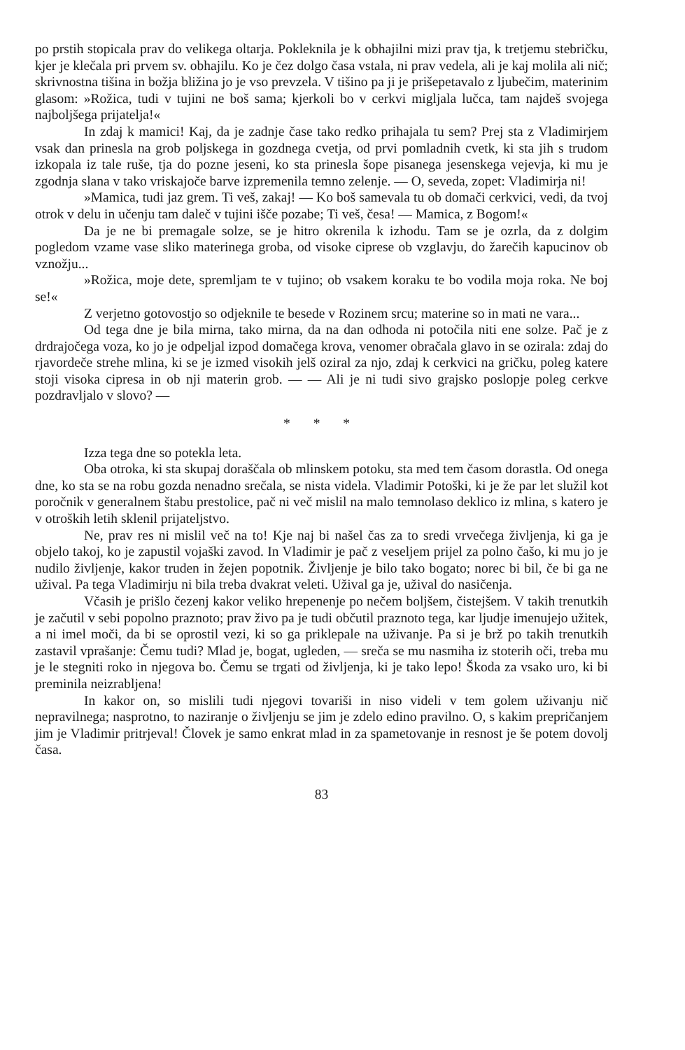po prstih stopicala prav do velikega oltarja. Pokleknila je k obhajilni mizi prav tja, k tretjemu stebričku, kjer je klečala pri prvem sv. obhajilu. Ko je čez dolgo časa vstala, ni prav vedela, ali je kaj molila ali nič; skrivnostna tišina in božja bližina jo je vso prevzela. V tišino pa ji je prišepetavalo z ljubečim, materinim glasom: »Rožica, tudi v tujini ne boš sama; kjerkoli bo v cerkvi migljala lučca, tam najdeš svojega najboljšega prijatelja!«
In zdaj k mamici! Kaj, da je zadnje čase tako redko prihajala tu sem? Prej sta z Vladimirjem vsak dan prinesla na grob poljskega in gozdnega cvetja, od prvi pomladnih cvetk, ki sta jih s trudom izkopala iz tale ruše, tja do pozne jeseni, ko sta prinesla šope pisanega jesenskega vejevja, ki mu je zgodnja slana v tako vriskajoče barve izpremenila temno zelenje. — O, seveda, zopet: Vladimirja ni!
»Mamica, tudi jaz grem. Ti veš, zakaj! — Ko boš samevala tu ob domači cerkvici, vedi, da tvoj otrok v delu in učenju tam daleč v tujini išče pozabe; Ti veš, česa! — Mamica, z Bogom!«
Da je ne bi premagale solze, se je hitro okrenila k izhodu. Tam se je ozrla, da z dolgim pogledom vzame vase sliko materinega groba, od visoke ciprese ob vzglavju, do žarečih kapucinov ob vznožju...
»Rožica, moje dete, spremljam te v tujino; ob vsakem koraku te bo vodila moja roka. Ne boj se!«
Z verjetno gotovostjo so odjeknile te besede v Rozinem srcu; materine so in mati ne vara...
Od tega dne je bila mirna, tako mirna, da na dan odhoda ni potočila niti ene solze. Pač je z drdrajočega voza, ko jo je odpeljal izpod domačega krova, venomer obračala glavo in se ozirala: zdaj do rjavordeče strehe mlina, ki se je izmed visokih jelš oziral za njo, zdaj k cerkvici na gričku, poleg katere stoji visoka cipresa in ob nji materin grob. — — Ali je ni tudi sivo grajsko poslopje poleg cerkve pozdravljalo v slovo? —
* * *
Izza tega dne so potekla leta.
Oba otroka, ki sta skupaj doraščala ob mlinskem potoku, sta med tem časom dorastla. Od onega dne, ko sta se na robu gozda nenadno srečala, se nista videla. Vladimir Potoški, ki je že par let služil kot poročnik v generalnem štabu prestolice, pač ni več mislil na malo temnolaso deklico iz mlina, s katero je v otroških letih sklenil prijateljstvo.
Ne, prav res ni mislil več na to! Kje naj bi našel čas za to sredi vrvečega življenja, ki ga je objelo takoj, ko je zapustil vojaški zavod. In Vladimir je pač z veseljem prijel za polno čašo, ki mu jo je nudilo življenje, kakor truden in žejen popotnik. Življenje je bilo tako bogato; norec bi bil, če bi ga ne užival. Pa tega Vladimirju ni bila treba dvakrat veleti. Užival ga je, užival do nasičenja.
Včasih je prišlo čezenj kakor veliko hrepenenje po nečem boljšem, čistejšem. V takih trenutkih je začutil v sebi popolno praznoto; prav živo pa je tudi občutil praznoto tega, kar ljudje imenujejo užitek, a ni imel moči, da bi se oprostil vezi, ki so ga priklepale na uživanje. Pa si je brž po takih trenutkih zastavil vprašanje: Čemu tudi? Mlad je, bogat, ugleden, — sreča se mu nasmiha iz stoterih oči, treba mu je le stegniti roko in njegova bo. Čemu se trgati od življenja, ki je tako lepo! Škoda za vsako uro, ki bi preminila neizrabljena!
In kakor on, so mislili tudi njegovi tovariši in niso videli v tem golem uživanju nič nepravilnega; nasprotno, to naziranje o življenju se jim je zdelo edino pravilno. O, s kakim prepričanjem jim je Vladimir pritrjeval! Človek je samo enkrat mlad in za spametovanje in resnost je še potem dovolj časa.
83